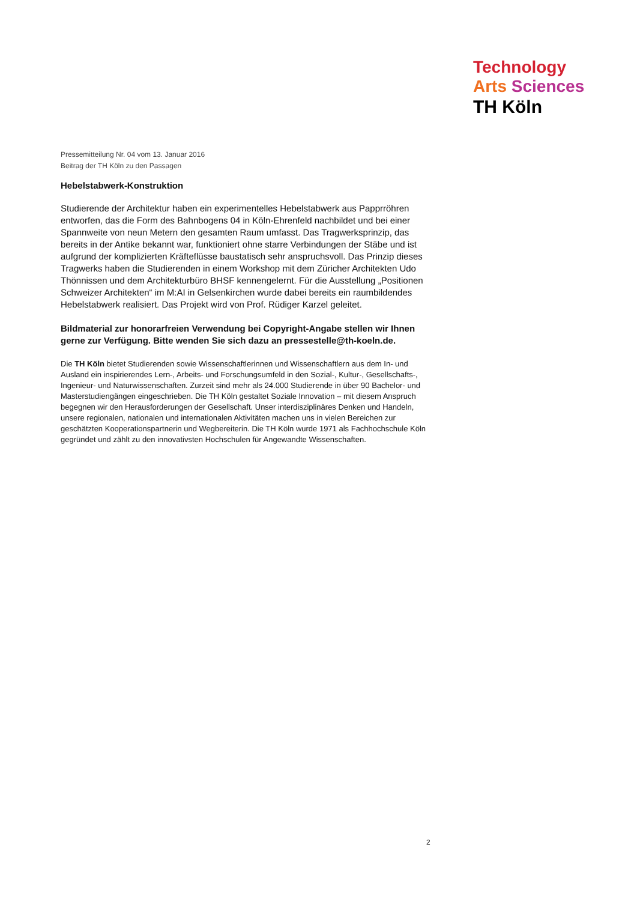Technology
Arts Sciences
TH Köln
Pressemitteilung Nr. 04 vom 13. Januar 2016
Beitrag der TH Köln zu den Passagen
Hebelstabwerk-Konstruktion
Studierende der Architektur haben ein experimentelles Hebelstabwerk aus Papprröhren entworfen, das die Form des Bahnbogens 04 in Köln-Ehrenfeld nachbildet und bei einer Spannweite von neun Metern den gesamten Raum umfasst. Das Tragwerksprinzip, das bereits in der Antike bekannt war, funktioniert ohne starre Verbindungen der Stäbe und ist aufgrund der komplizierten Kräfteflüsse baustatisch sehr anspruchsvoll. Das Prinzip dieses Tragwerks haben die Studierenden in einem Workshop mit dem Züricher Architekten Udo Thönnissen und dem Architekturbüro BHSF kennengelernt. Für die Ausstellung „Positionen Schweizer Architekten“ im M:AI in Gelsenkirchen wurde dabei bereits ein raumbildendes Hebelstabwerk realisiert. Das Projekt wird von Prof. Rüdiger Karzel geleitet.
Bildmaterial zur honorarfreien Verwendung bei Copyright-Angabe stellen wir Ihnen gerne zur Verfügung. Bitte wenden Sie sich dazu an pressestelle@th-koeln.de.
Die TH Köln bietet Studierenden sowie Wissenschaftlerinnen und Wissenschaftlern aus dem In- und Ausland ein inspirierendes Lern-, Arbeits- und Forschungsumfeld in den Sozial-, Kultur-, Gesellschafts-, Ingenieur- und Naturwissenschaften. Zurzeit sind mehr als 24.000 Studierende in über 90 Bachelor- und Masterstudiengängen eingeschrieben. Die TH Köln gestaltet Soziale Innovation – mit diesem Anspruch begegnen wir den Herausforderungen der Gesellschaft. Unser interdisziplinäres Denken und Handeln, unsere regionalen, nationalen und internationalen Aktivitäten machen uns in vielen Bereichen zur geschätzten Kooperationspartnerin und Wegbereiterin. Die TH Köln wurde 1971 als Fachhochschule Köln gegründet und zählt zu den innovativsten Hochschulen für Angewandte Wissenschaften.
2